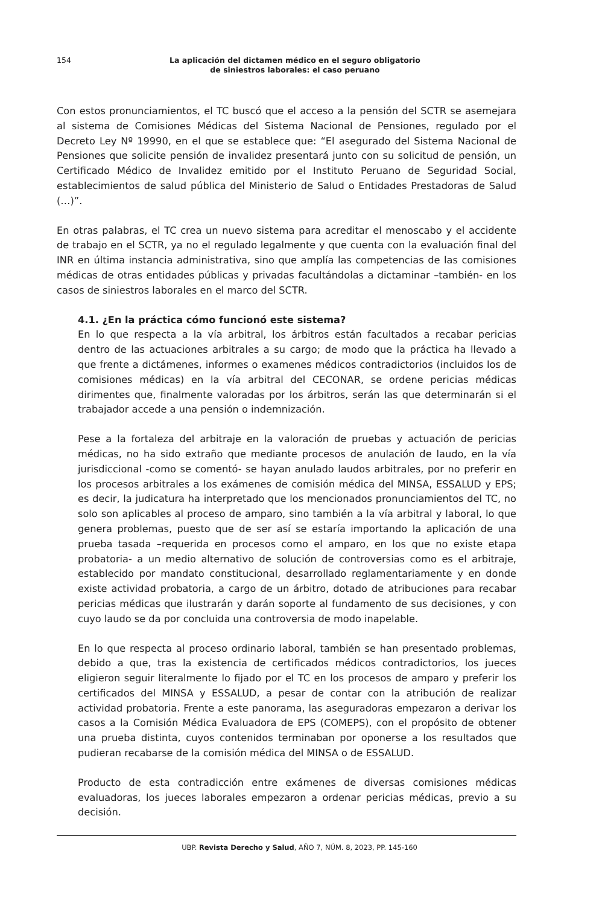154
La aplicación del dictamen médico en el seguro obligatorio
de siniestros laborales: el caso peruano
Con estos pronunciamientos, el TC buscó que el acceso a la pensión del SCTR se asemejara al sistema de Comisiones Médicas del Sistema Nacional de Pensiones, regulado por el Decreto Ley Nº 19990, en el que se establece que: “El asegurado del Sistema Nacional de Pensiones que solicite pensión de invalidez presentará junto con su solicitud de pensión, un Certificado Médico de Invalidez emitido por el Instituto Peruano de Seguridad Social, establecimientos de salud pública del Ministerio de Salud o Entidades Prestadoras de Salud (…)”.
En otras palabras, el TC crea un nuevo sistema para acreditar el menoscabo y el accidente de trabajo en el SCTR, ya no el regulado legalmente y que cuenta con la evaluación final del INR en última instancia administrativa, sino que amplía las competencias de las comisiones médicas de otras entidades públicas y privadas facultándolas a dictaminar –también- en los casos de siniestros laborales en el marco del SCTR.
4.1. ¿En la práctica cómo funcionó este sistema?
En lo que respecta a la vía arbitral, los árbitros están facultados a recabar pericias dentro de las actuaciones arbitrales a su cargo; de modo que la práctica ha llevado a que frente a dictámenes, informes o examenes médicos contradictorios (incluidos los de comisiones médicas) en la vía arbitral del CECONAR, se ordene pericias médicas dirimentes que, finalmente valoradas por los árbitros, serán las que determinarán si el trabajador accede a una pensión o indemnización.
Pese a la fortaleza del arbitraje en la valoración de pruebas y actuación de pericias médicas, no ha sido extraño que mediante procesos de anulación de laudo, en la vía jurisdiccional -como se comentó- se hayan anulado laudos arbitrales, por no preferir en los procesos arbitrales a los exámenes de comisión médica del MINSA, ESSALUD y EPS; es decir, la judicatura ha interpretado que los mencionados pronunciamientos del TC, no solo son aplicables al proceso de amparo, sino también a la vía arbitral y laboral, lo que genera problemas, puesto que de ser así se estaría importando la aplicación de una prueba tasada –requerida en procesos como el amparo, en los que no existe etapa probatoria- a un medio alternativo de solución de controversias como es el arbitraje, establecido por mandato constitucional, desarrollado reglamentariamente y en donde existe actividad probatoria, a cargo de un árbitro, dotado de atribuciones para recabar pericias médicas que ilustrarán y darán soporte al fundamento de sus decisiones, y con cuyo laudo se da por concluida una controversia de modo inapelable.
En lo que respecta al proceso ordinario laboral, también se han presentado problemas, debido a que, tras la existencia de certificados médicos contradictorios, los jueces eligieron seguir literalmente lo fijado por el TC en los procesos de amparo y preferir los certificados del MINSA y ESSALUD, a pesar de contar con la atribución de realizar actividad probatoria. Frente a este panorama, las aseguradoras empezaron a derivar los casos a la Comisión Médica Evaluadora de EPS (COMEPS), con el propósito de obtener una prueba distinta, cuyos contenidos terminaban por oponerse a los resultados que pudieran recabarse de la comisión médica del MINSA o de ESSALUD.
Producto de esta contradicción entre exámenes de diversas comisiones médicas evaluadoras, los jueces laborales empezaron a ordenar pericias médicas, previo a su decisión.
UBP. Revista Derecho y Salud, AÑO 7, NÚM. 8, 2023, PP. 145-160